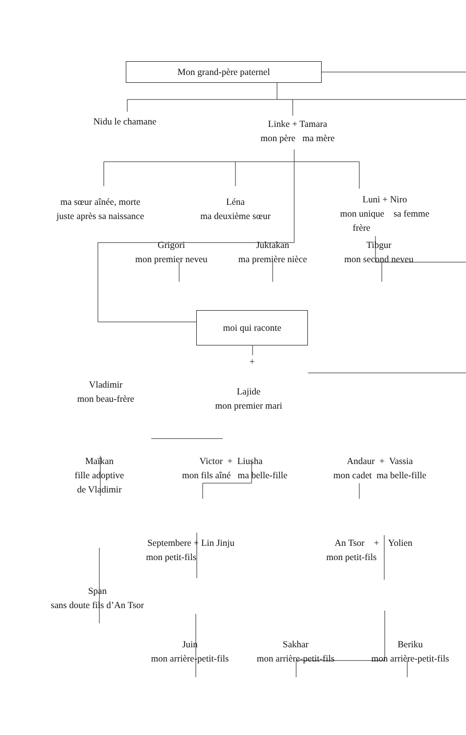Mon grand-père paternel
Nidu le chamane
Linke + Tamara
mon père ma mère
ma sœur aînée, morte
juste après sa naissance
Léna
ma deuxième sœur
Luni + Niro
mon unique sa femme
frère
Grigori
mon premier neveu
Juktakan
ma première nièce
Tibgur
mon second neveu
moi qui raconte
+
Vladimir
mon beau-frère
Lajide
mon premier mari
Maïkan
fille adoptive
de Vladimir
Victor + Liusha
mon fils aîné ma belle-fille
Andaur + Vassia
mon cadet ma belle-fille
Septembere + Lin Jinju
mon petit-fils
An Tsor + Yolien
mon petit-fils
Span
sans doute fils d’An Tsor
Juin
mon arrière-petit-fils
Sakhar
mon arrière-petit-fils
Beriku
mon arrière-petit-fils